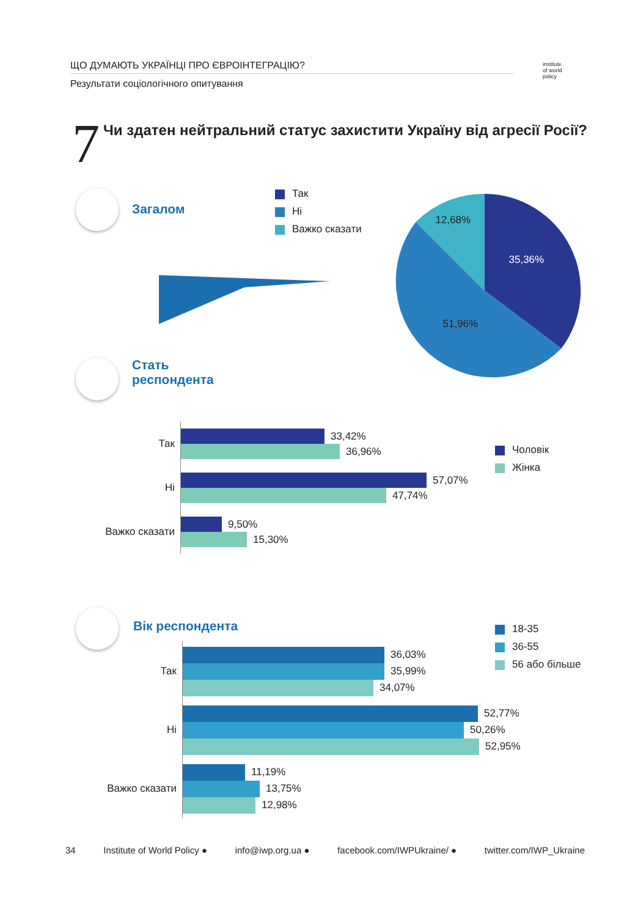ЩО ДУМАЮТЬ УКРАЇНЦІ ПРО ЄВРОІНТЕГРАЦІЮ?
Результати соціологічного опитування
institute
of world
policy
7
Чи здатен нейтральний статус захистити Україну від агресії Росії?
Загалом
Так
Ні
Важко сказати
35,36%
51,96%
12,68%
Стать
респондента
Чоловік
Жінка
Так
33,42%
36,96%
Ні
57,07%
47,74%
Важко сказати
9,50%
15,30%
Вік респондента
18-35
36-55
56 або більше
Так
36,03%
35,99%
34,07%
Ні
52,77%
50,26%
52,95%
Важко сказати
11,19%
13,75%
12,98%
34 Institute of World Policy ● info@iwp.org.ua ● facebook.com/IWPUkraine/ ● twitter.com/IWP_Ukraine